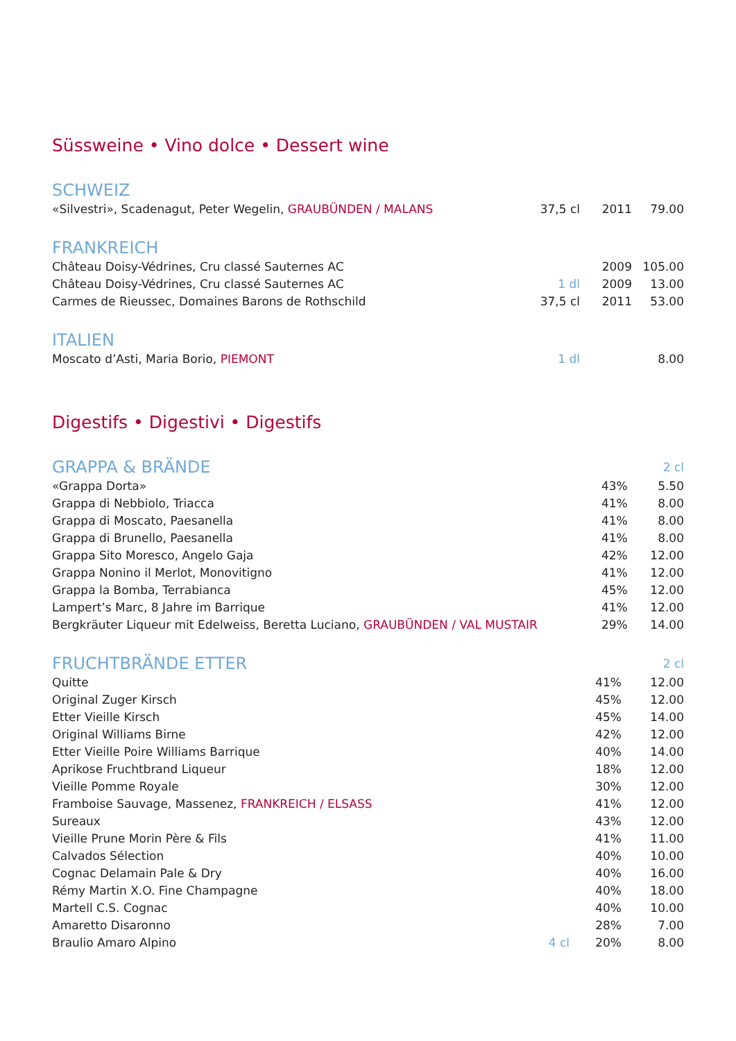Süssweine • Vino dolce • Dessert wine
SCHWEIZ
| «Silvestri», Scadenagut, Peter Wegelin, GRAUBÜNDEN / MALANS | 37,5 cl | 2011 | 79.00 |
FRANKREICH
| Château Doisy-Védrines, Cru classé Sauternes AC | | 2009 | 105.00 |
| Château Doisy-Védrines, Cru classé Sauternes AC | 1 dl | 2009 | 13.00 |
| Carmes de Rieussec, Domaines Barons de Rothschild | 37,5 cl | 2011 | 53.00 |
ITALIEN
| Moscato d’Asti, Maria Borio, PIEMONT | 1 dl | | 8.00 |
Digestifs • Digestivi • Digestifs
| GRAPPA & BRÄNDE | | | 2 cl |
| «Grappa Dorta» | | 43% | 5.50 |
| Grappa di Nebbiolo, Triacca | | 41% | 8.00 |
| Grappa di Moscato, Paesanella | | 41% | 8.00 |
| Grappa di Brunello, Paesanella | | 41% | 8.00 |
| Grappa Sito Moresco, Angelo Gaja | | 42% | 12.00 |
| Grappa Nonino il Merlot, Monovitigno | | 41% | 12.00 |
| Grappa la Bomba, Terrabianca | | 45% | 12.00 |
| Lampert’s Marc, 8 Jahre im Barrique | | 41% | 12.00 |
| Bergkräuter Liqueur mit Edelweiss, Beretta Luciano, GRAUBÜNDEN / VAL MUSTAIR | | 29% | 14.00 |
| FRUCHTBRÄNDE ETTER | | | 2 cl |
| Quitte | | 41% | 12.00 |
| Original Zuger Kirsch | | 45% | 12.00 |
| Etter Vieille Kirsch | | 45% | 14.00 |
| Original Williams Birne | | 42% | 12.00 |
| Etter Vieille Poire Williams Barrique | | 40% | 14.00 |
| Aprikose Fruchtbrand Liqueur | | 18% | 12.00 |
| Vieille Pomme Royale | | 30% | 12.00 |
| Framboise Sauvage, Massenez, FRANKREICH / ELSASS | | 41% | 12.00 |
| Sureaux | | 43% | 12.00 |
| Vieille Prune Morin Père & Fils | | 41% | 11.00 |
| Calvados Sélection | | 40% | 10.00 |
| Cognac Delamain Pale & Dry | | 40% | 16.00 |
| Rémy Martin X.O. Fine Champagne | | 40% | 18.00 |
| Martell C.S. Cognac | | 40% | 10.00 |
| Amaretto Disaronno | | 28% | 7.00 |
| Braulio Amaro Alpino | 4 cl | 20% | 8.00 |